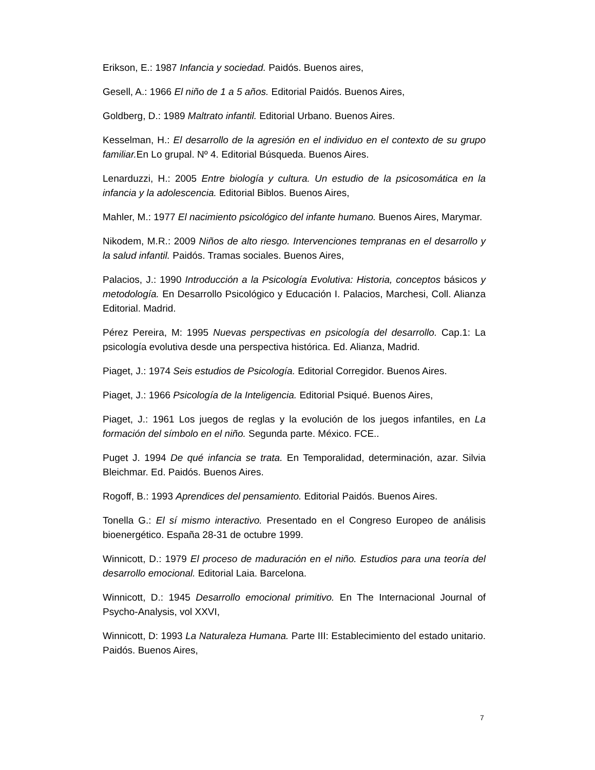Erikson, E.: 1987 Infancia y sociedad. Paidós. Buenos aires,
Gesell, A.: 1966 El niño de 1 a 5 años. Editorial Paidós. Buenos Aires,
Goldberg, D.: 1989 Maltrato infantil. Editorial Urbano. Buenos Aires.
Kesselman, H.: El desarrollo de la agresión en el individuo en el contexto de su grupo familiar. En Lo grupal. Nº 4. Editorial Búsqueda. Buenos Aires.
Lenarduzzi, H.: 2005 Entre biología y cultura. Un estudio de la psicosomática en la infancia y la adolescencia. Editorial Biblos. Buenos Aires,
Mahler, M.: 1977 El nacimiento psicológico del infante humano. Buenos Aires, Marymar.
Nikodem, M.R.: 2009 Niños de alto riesgo. Intervenciones tempranas en el desarrollo y la salud infantil. Paidós. Tramas sociales. Buenos Aires,
Palacios, J.: 1990 Introducción a la Psicología Evolutiva: Historia, conceptos básicos y metodología. En Desarrollo Psicológico y Educación I. Palacios, Marchesi, Coll. Alianza Editorial. Madrid.
Pérez Pereira, M: 1995 Nuevas perspectivas en psicología del desarrollo. Cap.1: La psicología evolutiva desde una perspectiva histórica. Ed. Alianza, Madrid.
Piaget, J.: 1974 Seis estudios de Psicología. Editorial Corregidor. Buenos Aires.
Piaget, J.: 1966 Psicología de la Inteligencia. Editorial Psiqué. Buenos Aires,
Piaget, J.: 1961 Los juegos de reglas y la evolución de los juegos infantiles, en La formación del símbolo en el niño. Segunda parte. México. FCE..
Puget J. 1994 De qué infancia se trata. En Temporalidad, determinación, azar. Silvia Bleichmar. Ed. Paidós. Buenos Aires.
Rogoff, B.: 1993 Aprendices del pensamiento. Editorial Paidós. Buenos Aires.
Tonella G.: El sí mismo interactivo. Presentado en el Congreso Europeo de análisis bioenergético. España 28-31 de octubre 1999.
Winnicott, D.: 1979 El proceso de maduración en el niño. Estudios para una teoría del desarrollo emocional. Editorial Laia. Barcelona.
Winnicott, D.: 1945 Desarrollo emocional primitivo. En The Internacional Journal of Psycho-Analysis, vol XXVI,
Winnicott, D: 1993 La Naturaleza Humana. Parte III: Establecimiento del estado unitario. Paidós. Buenos Aires,
7